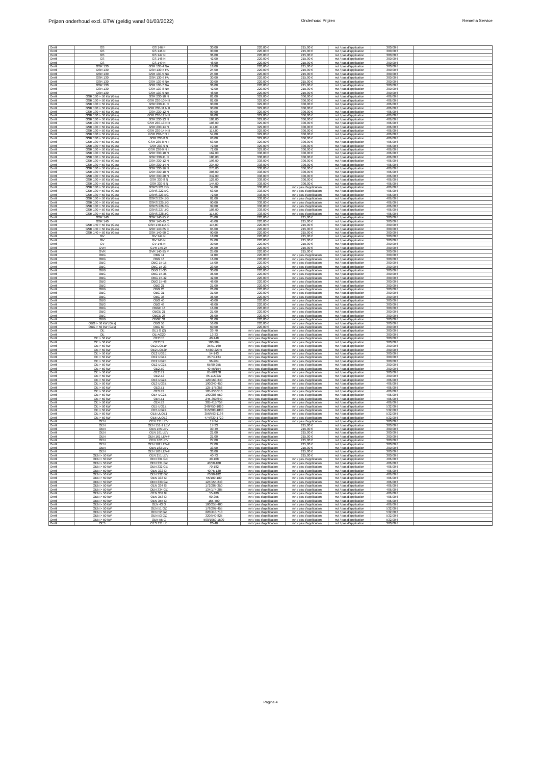Prijzen onderhoud excl. BTW (geldig vanaf 01/03/2022) Onderhoud Prijzen Remeha Service
| Oertli | GS | GS 146 F | 30,00 | 220,00 € | 215,00 € | nvt / pas d'application | 300,00 € | |
| Oertli | GS | GS 146 N | 30,00 | 220,00 € | 215,00 € | nvt / pas d'application | 300,00 € | |
| Oertli | GS | GS 147 N | 36,00 | 220,00 € | 215,00 € | nvt / pas d'application | 300,00 € | |
| Oertli | GS | GS 148 N | 42,00 | 220,00 € | 215,00 € | nvt / pas d'application | 300,00 € | |
| Oertli | GS | GS 149 N | 48,00 | 220,00 € | 215,00 € | nvt / pas d'application | 300,00 € | |
| Oertli | GSR 130 | GSR 130-4 NA | 18,00 | 220,00 € | 215,00 € | nvt / pas d'application | 300,00 € | |
| Oertli | GSR 130 | GSR 130-5 FA | 24,00 | 220,00 € | 215,00 € | nvt / pas d'application | 300,00 € | |
| Oertli | GSR 130 | GSR 130-5 NA | 24,00 | 220,00 € | 215,00 € | nvt / pas d'application | 300,00 € | |
| Oertli | GSR 130 | GSR 130-6 FA | 30,00 | 220,00 € | 215,00 € | nvt / pas d'application | 300,00 € | |
| Oertli | GSR 130 | GSR 130-6 NA | 30,00 | 220,00 € | 215,00 € | nvt / pas d'application | 300,00 € | |
| Oertli | GSR 130 | GSR 130-7 NA | 36,00 | 220,00 € | 215,00 € | nvt / pas d'application | 300,00 € | |
| Oertli | GSR 130 | GSR 130-8 NA | 42,00 | 220,00 € | 215,00 € | nvt / pas d'application | 300,00 € | |
| Oertli | GSR 130 | GSR 130-9 NA | 48,00 | 220,00 € | 215,00 € | nvt / pas d'application | 300,00 € | |
| Oertli | GSR 130 > 50 kW (Gas) | GSR 230-10 N | 81,00 | 329,00 € | 306,00 € | nvt / pas d'application | 406,00 € | |
| Oertli | GSR 130 > 50 kW (Gas) | GSR 230-10 N II | 81,00 | 329,00 € | 306,00 € | nvt / pas d'application | 406,00 € | |
| Oertli | GSR 130 > 50 kW (Gas) | GSR 230-11 N | 90,00 | 329,00 € | 306,00 € | nvt / pas d'application | 406,00 € | |
| Oertli | GSR 130 > 50 kW (Gas) | GSR 230-11 N II | 90,00 | 329,00 € | 306,00 € | nvt / pas d'application | 406,00 € | |
| Oertli | GSR 130 > 50 kW (Gas) | GSR 230-12 N | 99,00 | 329,00 € | 306,00 € | nvt / pas d'application | 406,00 € | |
| Oertli | GSR 130 > 50 kW (Gas) | GSR 230-12 N II | 99,00 | 329,00 € | 306,00 € | nvt / pas d'application | 406,00 € | |
| Oertli | GSR 130 > 50 kW (Gas) | GSR 230-13 N | 108,00 | 329,00 € | 306,00 € | nvt / pas d'application | 406,00 € | |
| Oertli | GSR 130 > 50 kW (Gas) | GSR 230-13 N II | 108,00 | 329,00 € | 306,00 € | nvt / pas d'application | 406,00 € | |
| Oertli | GSR 130 > 50 kW (Gas) | GSR 230-14 N | 117,00 | 329,00 € | 306,00 € | nvt / pas d'application | 406,00 € | |
| Oertli | GSR 130 > 50 kW (Gas) | GSR 230-14 N II | 117,00 | 329,00 € | 306,00 € | nvt / pas d'application | 406,00 € | |
| Oertli | GSR 130 > 50 kW (Gas) | GSR 230-7 N II | 54,00 | 329,00 € | 306,00 € | nvt / pas d'application | 406,00 € | |
| Oertli | GSR 130 > 50 kW (Gas) | GSR 230-8 N | 63,00 | 329,00 € | 306,00 € | nvt / pas d'application | 406,00 € | |
| Oertli | GSR 130 > 50 kW (Gas) | GSR 230-8 N II | 63,00 | 329,00 € | 306,00 € | nvt / pas d'application | 406,00 € | |
| Oertli | GSR 130 > 50 kW (Gas) | GSR 230-9 N | 72,00 | 329,00 € | 306,00 € | nvt / pas d'application | 406,00 € | |
| Oertli | GSR 130 > 50 kW (Gas) | GSR 230-9 N II | 72,00 | 329,00 € | 306,00 € | nvt / pas d'application | 406,00 € | |
| Oertli | GSR 130 > 50 kW (Gas) | GSR 330-10 N | 162,00 | 338,00 € | 306,00 € | nvt / pas d'application | 406,00 € | |
| Oertli | GSR 130 > 50 kW (Gas) | GSR 330-11 N | 180,00 | 338,00 € | 306,00 € | nvt / pas d'application | 406,00 € | |
| Oertli | GSR 130 > 50 kW (Gas) | GSR 330-12 N | 198,00 | 338,00 € | 306,00 € | nvt / pas d'application | 406,00 € | |
| Oertli | GSR 130 > 50 kW (Gas) | GSR 330-14 N | 234,00 | 338,00 € | 306,00 € | nvt / pas d'application | 406,00 € | |
| Oertli | GSR 130 > 50 kW (Gas) | GSR 330-16 N | 270,00 | 338,00 € | 306,00 € | nvt / pas d'application | 406,00 € | |
| Oertli | GSR 130 > 50 kW (Gas) | GSR 330-18 N | 306,00 | 338,00 € | 306,00 € | nvt / pas d'application | 406,00 € | |
| Oertli | GSR 130 > 50 kW (Gas) | GSR 330-20 N | 342,00 | 338,00 € | 306,00 € | nvt / pas d'application | 406,00 € | |
| Oertli | GSR 130 > 50 kW (Gas) | GSR 330-8 N | 126,00 | 338,00 € | 306,00 € | nvt / pas d'application | 406,00 € | |
| Oertli | GSR 130 > 50 kW (Gas) | GSR 330-9 N | 144,00 | 338,00 € | 306,00 € | nvt / pas d'application | 406,00 € | |
| Oertli | GSR 130 > 50 kW (Gas) | GSRS 221 EG | 54,00 | 338,00 € | nvt / pas d'application | nvt / pas d'application | 406,00 € | |
| Oertli | GSR 130 > 50 kW (Gas) | GSRS 222 EG | 63,00 | 338,00 € | nvt / pas d'application | nvt / pas d'application | 406,00 € | |
| Oertli | GSR 130 > 50 kW (Gas) | GSRS 223 EG | 72,00 | 338,00 € | nvt / pas d'application | nvt / pas d'application | 406,00 € | |
| Oertli | GSR 130 > 50 kW (Gas) | GSRS 224 ZG | 81,00 | 338,00 € | nvt / pas d'application | nvt / pas d'application | 406,00 € | |
| Oertli | GSR 130 > 50 kW (Gas) | GSRS 225 ZG | 90,00 | 338,00 € | nvt / pas d'application | nvt / pas d'application | 406,00 € | |
| Oertli | GSR 130 > 50 kW (Gas) | GSRS 226 ZG | 99,00 | 338,00 € | nvt / pas d'application | nvt / pas d'application | 406,00 € | |
| Oertli | GSR 130 > 50 kW (Gas) | GSRS 227 ZG | 108,00 | 338,00 € | nvt / pas d'application | nvt / pas d'application | 406,00 € | |
| Oertli | GSR 130 > 50 kW (Gas) | GSRS 228 ZG | 117,00 | 338,00 € | nvt / pas d'application | nvt / pas d'application | 406,00 € | |
| Oertli | GSR 140 | GSR 140-25 P | 25,00 | 220,00 € | 215,00 € | nvt / pas d'application | 300,00 € | |
| Oertli | GSR 140 | GSR 140-45 C | 45,00 | 220,00 € | 215,00 € | nvt / pas d'application | 300,00 € | |
| Oertli | GSR 140 > 50 kW (Gas) | GSR 140-115 C | 115,00 | 220,00 € | 215,00 € | nvt / pas d'application | 300,00 € | |
| Oertli | GSR 140 > 50 kW (Gas) | GSR 140-65 C | 65,00 | 220,00 € | 215,00 € | nvt / pas d'application | 300,00 € | |
| Oertli | GSR 140 > 50 kW (Gas) | GSR 140-90 C | 90,00 | 220,00 € | 215,00 € | nvt / pas d'application | 300,00 € | |
| Oertli | GV | GV 144 N | 18,00 | 220,00 € | 215,00 € | nvt / pas d'application | 300,00 € | |
| Oertli | GV | GV 145 N | 24,00 | 220,00 € | 215,00 € | nvt / pas d'application | 300,00 € | |
| Oertli | GV | GV 146 N | 30,00 | 220,00 € | 215,00 € | nvt / pas d'application | 300,00 € | |
| Oertli | GVR | GVR 140-25 | 25,00 | 220,00 € | 215,00 € | nvt / pas d'application | 300,00 € | |
| Oertli | GVR | GVR 140-25 P | 25,00 | 220,00 € | 215,00 € | nvt / pas d'application | 300,00 € | |
| Oertli | OBG | OBG 11 | 11,00 | 220,00 € | nvt / pas d'application | nvt / pas d'application | 300,00 € | |
| Oertli | OBG | OBG 16 | 16,00 | 220,00 € | nvt / pas d'application | nvt / pas d'application | 300,00 € | |
| Oertli | OBG | OBG 15-15 | 15,00 | 220,00 € | nvt / pas d'application | nvt / pas d'application | 300,00 € | |
| Oertli | OBG | OBG 15-23 | 23,00 | 220,00 € | nvt / pas d'application | nvt / pas d'application | 300,00 € | |
| Oertli | OBG | OBG 15-30 | 30,00 | 220,00 € | nvt / pas d'application | nvt / pas d'application | 300,00 € | |
| Oertli | OBG | OBG 15-36 | 36,00 | 220,00 € | nvt / pas d'application | nvt / pas d'application | 300,00 € | |
| Oertli | OBG | OBG 15-42 | 42,00 | 220,00 € | nvt / pas d'application | nvt / pas d'application | 300,00 € | |
| Oertli | OBG | OBG 15-48 | 48,00 | 220,00 € | nvt / pas d'application | nvt / pas d'application | 300,00 € | |
| Oertli | OBG | OBG 21 | 21,00 | 220,00 € | nvt / pas d'application | nvt / pas d'application | 300,00 € | |
| Oertli | OBG | OBG 26 | 26,00 | 220,00 € | nvt / pas d'application | nvt / pas d'application | 300,00 € | |
| Oertli | OBG | OBG 31 | 31,00 | 220,00 € | nvt / pas d'application | nvt / pas d'application | 300,00 € | |
| Oertli | OBG | OBG 36 | 36,00 | 220,00 € | nvt / pas d'application | nvt / pas d'application | 300,00 € | |
| Oertli | OBG | OBG 40 | 40,00 | 220,00 € | nvt / pas d'application | nvt / pas d'application | 300,00 € | |
| Oertli | OBG | OBG 48 | 48,00 | 220,00 € | nvt / pas d'application | nvt / pas d'application | 300,00 € | |
| Oertli | OBG | OBGE 16 | 16,00 | 220,00 € | nvt / pas d'application | nvt / pas d'application | 300,00 € | |
| Oertli | OBG | OBGE 21 | 21,00 | 220,00 € | nvt / pas d'application | nvt / pas d'application | 300,00 € | |
| Oertli | OBG | OBGE 26 | 26,00 | 220,00 € | nvt / pas d'application | nvt / pas d'application | 300,00 € | |
| Oertli | OBG | OBGE 31 | 31,00 | 220,00 € | nvt / pas d'application | nvt / pas d'application | 300,00 € | |
| Oertli | OBG > 50 kW (Gas) | OBG 56 | 56,00 | 220,00 € | nvt / pas d'application | nvt / pas d'application | 300,00 € | |
| Oertli | OBG > 50 kW (Gas) | OBG 60 | 60,00 | 220,00 € | nvt / pas d'application | nvt / pas d'application | 300,00 € | |
| Oertli | OE | OE1 G (2) | 33-70 | nvt / pas d'application | nvt / pas d'application | nvt / pas d'application | 300,00 € | |
| Oertli | OE | OE-AG20 | 13-33 | nvt / pas d'application | nvt / pas d'application | nvt / pas d'application | 300,00 € | |
| Oertli | OE > 50 kW | OE2 E0 | 40-148 | nvt / pas d'application | nvt / pas d'application | nvt / pas d'application | 300,00 € | |
| Oertli | OE > 50 kW | OE2 E2 | 100-204 | nvt / pas d'application | nvt / pas d'application | nvt / pas d'application | 300,00 € | |
| Oertli | OE > 50 kW | OE2 LOZ1P | 35/51-160 | nvt / pas d'application | nvt / pas d'application | nvt / pas d'application | 300,00 € | |
| Oertli | OE > 50 kW | OE2 LOZ2P | 54/80-229,5 | nvt / pas d'application | nvt / pas d'application | nvt / pas d'application | 300,00 € | |
| Oertli | OE > 50 kW | OE2 UG1E | 54-143 | nvt / pas d'application | nvt / pas d'application | nvt / pas d'application | 300,00 € | |
| Oertli | OE > 50 kW | OE2 UG1Z | 45/74-134 | nvt / pas d'application | nvt / pas d'application | nvt / pas d'application | 300,00 € | |
| Oertli | OE > 50 kW | OE2 UG2E | 96-204 | nvt / pas d'application | nvt / pas d'application | nvt / pas d'application | 300,00 € | |
| Oertli | OE > 50 kW | OE2 UG2Z | 65/90-255 | nvt / pas d'application | nvt / pas d'application | nvt / pas d'application | 300,00 € | |
| Oertli | OE > 50 kW | OE2 Z0 | 40-55/154 | nvt / pas d'application | nvt / pas d'application | nvt / pas d'application | 300,00 € | |
| Oertli | OE > 50 kW | OE2 Z1 | 65-90/178 | nvt / pas d'application | nvt / pas d'application | nvt / pas d'application | 300,00 € | |
| Oertli | OE > 50 kW | OE2 Z2 | 85-115/237 | nvt / pas d'application | nvt / pas d'application | nvt / pas d'application | 300,00 € | |
| Oertli | OE > 50 kW | OE3 UG2Z | 120/160-340 | nvt / pas d'application | nvt / pas d'application | nvt / pas d'application | 406,00 € | |
| Oertli | OE > 50 kW | OE3 UG3Z | 190/240-450 | nvt / pas d'application | nvt / pas d'application | nvt / pas d'application | 406,00 € | |
| Oertli | OE > 50 kW | OE3 Z1 | 125-175/356 | nvt / pas d'application | nvt / pas d'application | nvt / pas d'application | 406,00 € | |
| Oertli | OE > 50 kW | OE3 Z2 | 185-255/510 | nvt / pas d'application | nvt / pas d'application | nvt / pas d'application | 406,00 € | |
| Oertli | OE > 50 kW | OE4 UG2Z | 190/286-550 | nvt / pas d'application | nvt / pas d'application | nvt / pas d'application | 406,00 € | |
| Oertli | OE > 50 kW | OE4 Z1 | 245-360/640 | nvt / pas d'application | nvt / pas d'application | nvt / pas d'application | 406,00 € | |
| Oertli | OE > 50 kW | OE4 Z2 | 305-415/759 | nvt / pas d'application | nvt / pas d'application | nvt / pas d'application | 406,00 € | |
| Oertli | OE > 50 kW | OE5 UG1Z | 248/450-1060 | nvt / pas d'application | nvt / pas d'application | nvt / pas d'application | 532,00 € | |
| Oertli | OE > 50 kW | OE5 UG2Z | 315/600-1800 | nvt / pas d'application | nvt / pas d'application | nvt / pas d'application | 532,00 € | |
| Oertli | OE > 50 kW | OE5 ULOZ1 | 356/593-1186 | nvt / pas d'application | nvt / pas d'application | nvt / pas d'application | 532,00 € | |
| Oertli | OE > 50 kW | OE5 ULOZ2 | 474/830-1720 | nvt / pas d'application | nvt / pas d'application | nvt / pas d'application | 532,00 € | |
| Oertli | OEN | OEN 131 LEV | 17-34 | nvt / pas d'application | nvt / pas d'application | nvt / pas d'application | 300,00 € | |
| Oertli | OEN | OEN 151-1 LEV | 17-33 | nvt / pas d'application | 215,00 € | nvt / pas d'application | 300,00 € | |
| Oertli | OEN | OEN 155 LEV | 30-49 | nvt / pas d'application | 215,00 € | nvt / pas d'application | 300,00 € | |
| Oertli | OEN | OEN 161 LEV | 21,00 | nvt / pas d'application | 215,00 € | nvt / pas d'application | 300,00 € | |
| Oertli | OEN | OEN 161 LEV-F | 21,00 | nvt / pas d'application | 215,00 € | nvt / pas d'application | 300,00 € | |
| Oertli | OEN | OEN 162 LEV | 27,00 | nvt / pas d'application | 215,00 € | nvt / pas d'application | 300,00 € | |
| Oertli | OEN | OEN 162 LEV-F | 27,00 | nvt / pas d'application | 215,00 € | nvt / pas d'application | 300,00 € | |
| Oertli | OEN | OEN 163 LEV | 33,00 | nvt / pas d'application | 215,00 € | nvt / pas d'application | 300,00 € | |
| Oertli | OEN | OEN 163 LEV-F | 33,00 | nvt / pas d'application | 215,00 € | nvt / pas d'application | 300,00 € | |
| Oertli | OEN > 50 kW | OEN 251 LEV | 40-73 | nvt / pas d'application | 215,00 € | nvt / pas d'application | 300,00 € | |
| Oertli | OEN > 50 kW | OEN 331 GE | 40-108 | nvt / pas d'application | nvt / pas d'application | nvt / pas d'application | 406,00 € | |
| Oertli | OEN > 50 kW | OEN 331 GZ | 40/50-108 | nvt / pas d'application | nvt / pas d'application | nvt / pas d'application | 406,00 € | |
| Oertli | OEN > 50 kW | OEN 332 GE | 70-182 | nvt / pas d'application | nvt / pas d'application | nvt / pas d'application | 406,00 € | |
| Oertli | OEN > 50 kW | OEN 332 GI | 40/75-130 | nvt / pas d'application | nvt / pas d'application | nvt / pas d'application | 406,00 € | |
| Oertli | OEN > 50 kW | OEN 332 GZ | 70/90-182 | nvt / pas d'application | nvt / pas d'application | nvt / pas d'application | 406,00 € | |
| Oertli | OEN > 50 kW | OEN 333 GI | 55/100-180 | nvt / pas d'application | nvt / pas d'application | nvt / pas d'application | 406,00 € | |
| Oertli | OEN > 50 kW | OEN 333 GZ | 124/154-243 | nvt / pas d'application | nvt / pas d'application | nvt / pas d'application | 406,00 € | |
| Oertli | OEN > 50 kW | OEN 334 GI | 172/205-350 | nvt / pas d'application | nvt / pas d'application | nvt / pas d'application | 406,00 € | |
| Oertli | OEN > 50 kW | OEN 334 GZ | 134/174-285 | nvt / pas d'application | nvt / pas d'application | nvt / pas d'application | 406,00 € | |
| Oertli | OEN > 50 kW | OEN 352 GI | 55-180 | nvt / pas d'application | nvt / pas d'application | nvt / pas d'application | 406,00 € | |
| Oertli | OEN > 50 kW | OEN 353 GI | 60-255 | nvt / pas d'application | nvt / pas d'application | nvt / pas d'application | 406,00 € | |
| Oertli | OEN > 50 kW | OEN 355 GI | 165-400 | nvt / pas d'application | nvt / pas d'application | nvt / pas d'application | 406,00 € | |
| Oertli | OEN > 50 kW | OEN 43 G | 180/255-400 | nvt / pas d'application | nvt / pas d'application | nvt / pas d'application | 406,00 € | |
| Oertli | OEN > 50 kW | OEN 51 GZ | 178/297-455 | nvt / pas d'application | nvt / pas d'application | nvt / pas d'application | 532,00 € | |
| Oertli | OEN > 50 kW | OEN 52 GZ | 220/410-710 | nvt / pas d'application | nvt / pas d'application | nvt / pas d'application | 532,00 € | |
| Oertli | OEN > 50 kW | OEN 53 GZ | 320/540-825 | nvt / pas d'application | nvt / pas d'application | nvt / pas d'application | 532,00 € | |
| Oertli | OEN > 50 kW | OEN 55 G | 500/1050-1500 | nvt / pas d'application | nvt / pas d'application | nvt / pas d'application | 532,00 € | |
| Oertli | OES | OES 131 LE | 20-40 | nvt / pas d'application | nvt / pas d'application | nvt / pas d'application | 300,00 € | |
Pagina 4